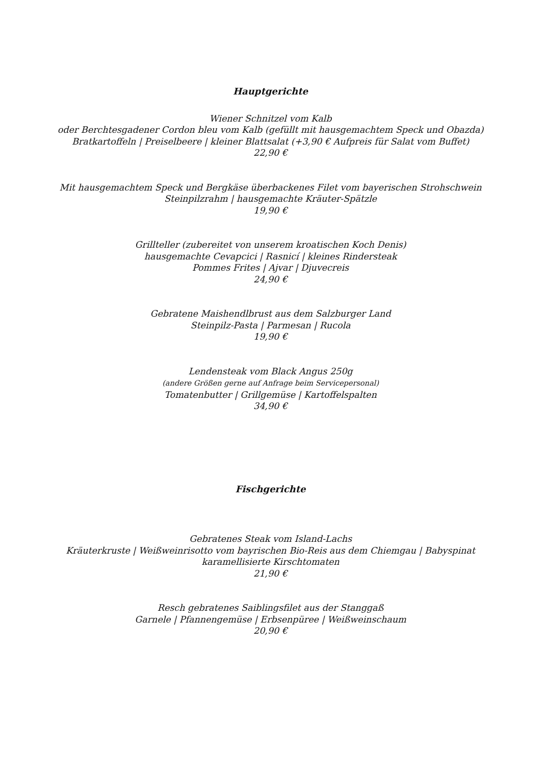Hauptgerichte
Wiener Schnitzel vom Kalb
oder Berchtesgadener Cordon bleu vom Kalb (gefüllt mit hausgemachtem Speck und Obazda)
Bratkartoffeln | Preiselbeere | kleiner Blattsalat (+3,90 € Aufpreis für Salat vom Buffet)
22,90 €
Mit hausgemachtem Speck und Bergkäse überbackenes Filet vom bayerischen Strohschwein
Steinpilzrahm | hausgemachte Kräuter-Spätzle
19,90 €
Grillteller (zubereitet von unserem kroatischen Koch Denis)
hausgemachte Cevapcici | Rasnicí | kleines Rindersteak
Pommes Frites | Ajvar | Djuvecreis
24,90 €
Gebratene Maishendlbrust aus dem Salzburger Land
Steinpilz-Pasta | Parmesan | Rucola
19,90 €
Lendensteak vom Black Angus 250g
(andere Größen gerne auf Anfrage beim Servicepersonal)
Tomatenbutter | Grillgemüse | Kartoffelspalten
34,90 €
Fischgerichte
Gebratenes Steak vom Island-Lachs
Kräuterkruste | Weißweinrisotto vom bayrischen Bio-Reis aus dem Chiemgau | Babyspinat
karamellisierte Kirschtomaten
21,90 €
Resch gebratenes Saiblingsfilet aus der Stanggaß
Garnele | Pfannengemüse | Erbsenpüree | Weißweinschaum
20,90 €